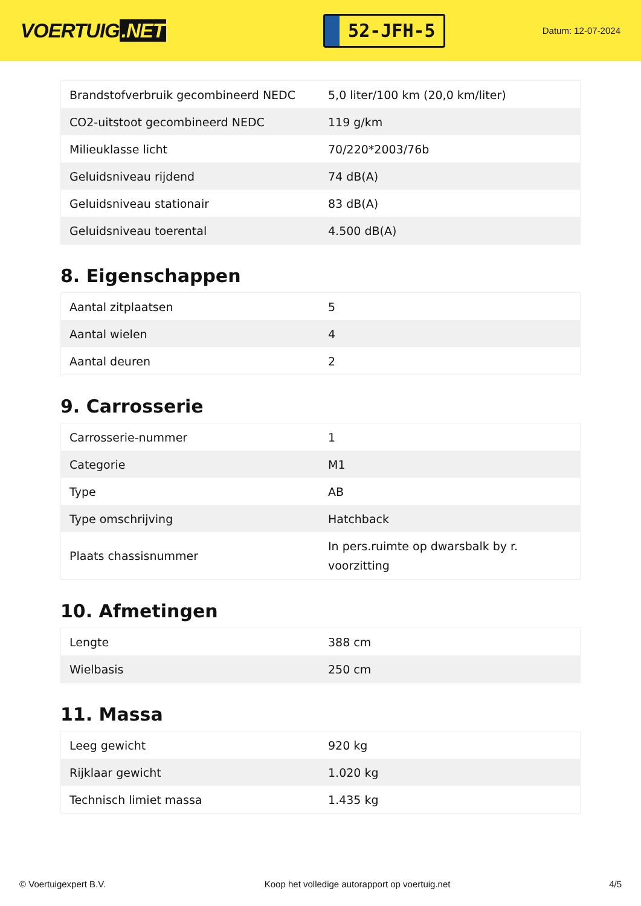VOERTUIG.NET
52-JFH-5
Datum: 12-07-2024
| Brandstofverbruik gecombineerd NEDC | 5,0 liter/100 km (20,0 km/liter) |
| CO2-uitstoot gecombineerd NEDC | 119 g/km |
| Milieuklasse licht | 70/220*2003/76b |
| Geluidsniveau rijdend | 74 dB(A) |
| Geluidsniveau stationair | 83 dB(A) |
| Geluidsniveau toerental | 4.500 dB(A) |
8. Eigenschappen
| Aantal zitplaatsen | 5 |
| Aantal wielen | 4 |
| Aantal deuren | 2 |
9. Carrosserie
| Carrosserie-nummer | 1 |
| Categorie | M1 |
| Type | AB |
| Type omschrijving | Hatchback |
| Plaats chassisnummer | In pers.ruimte op dwarsbalk by r. voorzitting |
10. Afmetingen
| Lengte | 388 cm |
| Wielbasis | 250 cm |
11. Massa
| Leeg gewicht | 920 kg |
| Rijklaar gewicht | 1.020 kg |
| Technisch limiet massa | 1.435 kg |
© Voertuigexpert B.V. Koop het volledige autorapport op voertuig.net 4/5